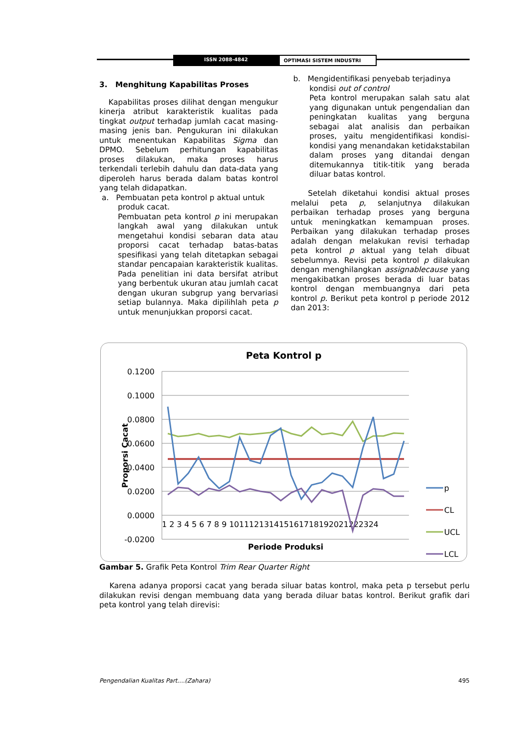ISSN 2088-4842 OPTIMASI SISTEM INDUSTRI
3. Menghitung Kapabilitas Proses
Kapabilitas proses dilihat dengan mengukur kinerja atribut karakteristik kualitas pada tingkat output terhadap jumlah cacat masing-masing jenis ban. Pengukuran ini dilakukan untuk menentukan Kapabilitas Sigma dan DPMO. Sebelum perhitungan kapabilitas proses dilakukan, maka proses harus terkendali terlebih dahulu dan data-data yang diperoleh harus berada dalam batas kontrol yang telah didapatkan.
a. Pembuatan peta kontrol p aktual untuk
produk cacat.
Pembuatan peta kontrol p ini merupakan langkah awal yang dilakukan untuk mengetahui kondisi sebaran data atau proporsi cacat terhadap batas-batas spesifikasi yang telah ditetapkan sebagai standar pencapaian karakteristik kualitas. Pada penelitian ini data bersifat atribut yang berbentuk ukuran atau jumlah cacat dengan ukuran subgrup yang bervariasi setiap bulannya. Maka dipilihlah peta p untuk menunjukkan proporsi cacat.
b. Mengidentifikasi penyebab terjadinya
kondisi out of control
Peta kontrol merupakan salah satu alat yang digunakan untuk pengendalian dan peningkatan kualitas yang berguna sebagai alat analisis dan perbaikan proses, yaitu mengidentifikasi kondisi-kondisi yang menandakan ketidakstabilan dalam proses yang ditandai dengan ditemukannya titik-titik yang berada diluar batas kontrol.
Setelah diketahui kondisi aktual proses melalui peta p, selanjutnya dilakukan perbaikan terhadap proses yang berguna untuk meningkatkan kemampuan proses. Perbaikan yang dilakukan terhadap proses adalah dengan melakukan revisi terhadap peta kontrol p aktual yang telah dibuat sebelumnya. Revisi peta kontrol p dilakukan dengan menghilangkan assignablecause yang mengakibatkan proses berada di luar batas kontrol dengan membuangnya dari peta kontrol p. Berikut peta kontrol p periode 2012 dan 2013:
Peta Kontrol p
0.1200
0.1000
0.0800
0.0600
0.0400
0.0200
0.0000
-0.0200
1 2 3 4 5 6 7 8 9 101112131415161718192021222324
Proporsi Cacat
Periode Produksi
p
CL
UCL
LCL
Gambar 5. Grafik Peta Kontrol Trim Rear Quarter Right
Karena adanya proporsi cacat yang berada siluar batas kontrol, maka peta p tersebut perlu dilakukan revisi dengan membuang data yang berada diluar batas kontrol. Berikut grafik dari peta kontrol yang telah direvisi:
Pengendalian Kualitas Part....(Zahara) 495